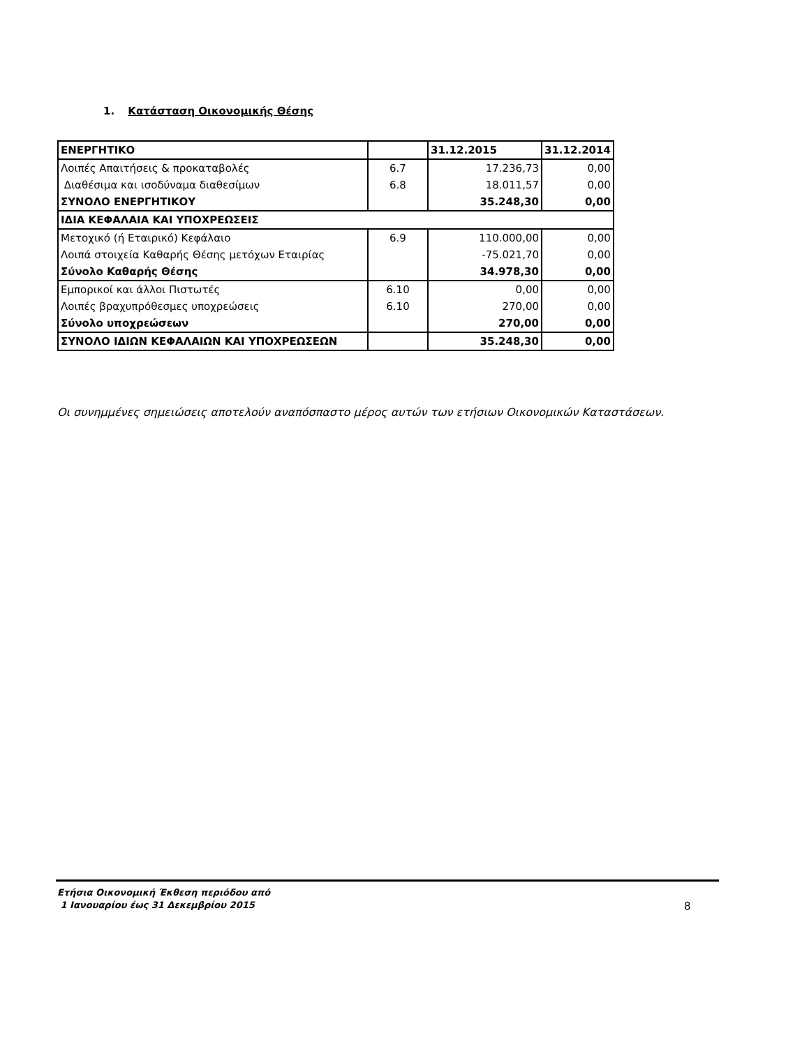1. Κατάσταση Οικονομικής Θέσης
| ΕΝΕΡΓΗΤΙΚΟ | | 31.12.2015 | 31.12.2014 |
| --- | --- | --- | --- |
| Λοιπές Απαιτήσεις & προκαταβολές | 6.7 | 17.236,73 | 0,00 |
| Διαθέσιμα και ισοδύναμα διαθεσίμων | 6.8 | 18.011,57 | 0,00 |
| ΣΥΝΟΛΟ ΕΝΕΡΓΗΤΙΚΟΥ | | 35.248,30 | 0,00 |
| ΙΔΙΑ ΚΕΦΑΛΑΙΑ ΚΑΙ ΥΠΟΧΡΕΩΣΕΙΣ | | | |
| Μετοχικό (ή Εταιρικό) Κεφάλαιο | 6.9 | 110.000,00 | 0,00 |
| Λοιπά στοιχεία Καθαρής Θέσης μετόχων Εταιρίας | | -75.021,70 | 0,00 |
| Σύνολο Καθαρής Θέσης | | 34.978,30 | 0,00 |
| Εμπορικοί και άλλοι Πιστωτές | 6.10 | 0,00 | 0,00 |
| Λοιπές βραχυπρόθεσμες υποχρεώσεις | 6.10 | 270,00 | 0,00 |
| Σύνολο υποχρεώσεων | | 270,00 | 0,00 |
| ΣΥΝΟΛΟ ΙΔΙΩΝ ΚΕΦΑΛΑΙΩΝ ΚΑΙ ΥΠΟΧΡΕΩΣΕΩΝ | | 35.248,30 | 0,00 |
Οι συνημμένες σημειώσεις αποτελούν αναπόσπαστο μέρος αυτών των ετήσιων Οικονομικών Καταστάσεων.
Ετήσια Οικονομική Έκθεση περιόδου από
1 Ιανουαρίου έως 31 Δεκεμβρίου 2015
8